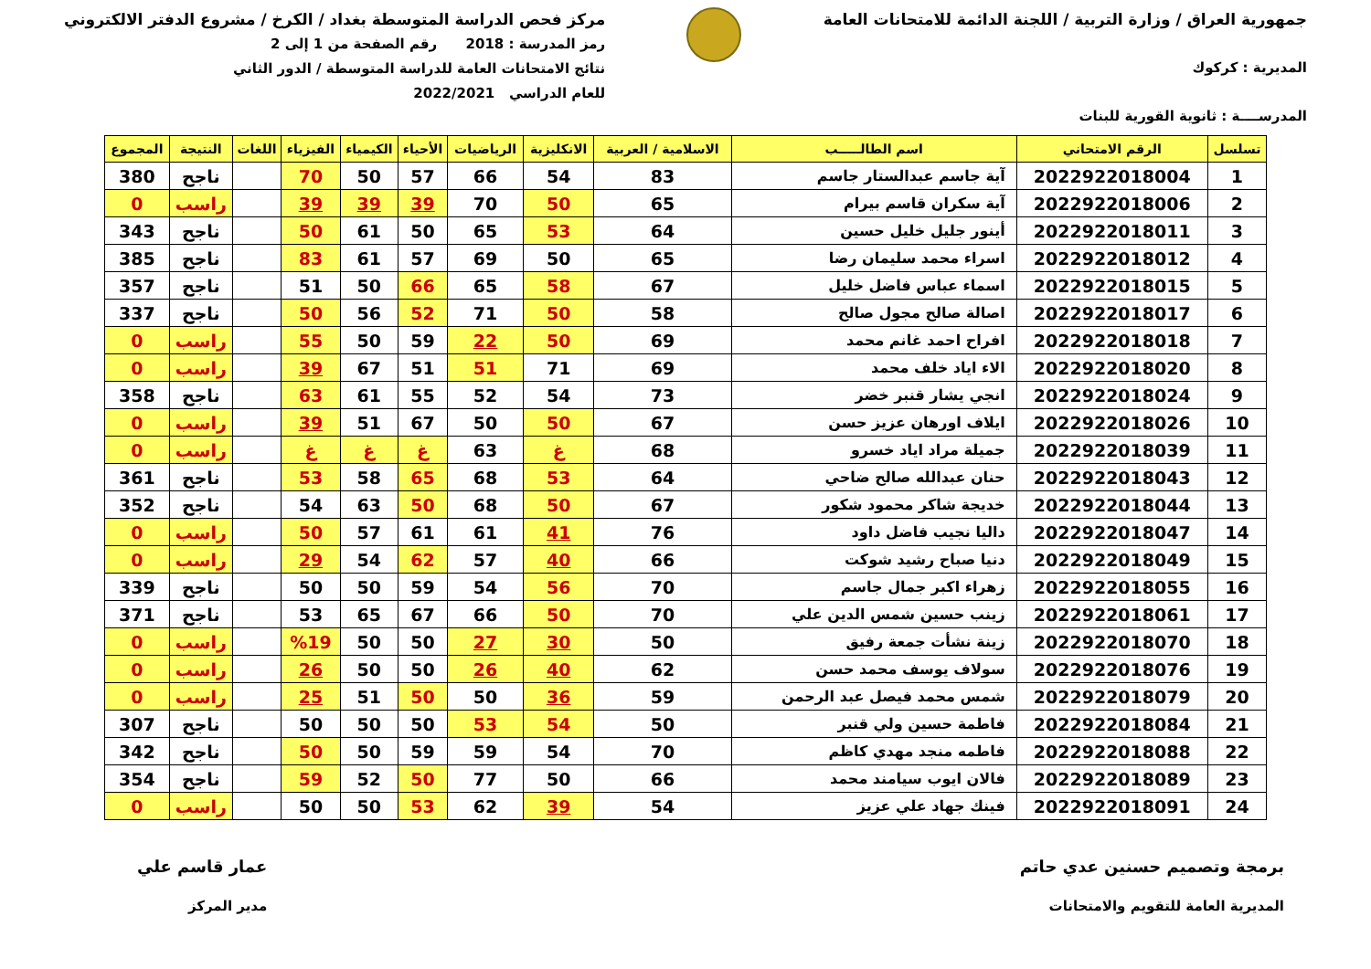جمهورية العراق / وزارة التربية / اللجنة الدائمة للامتحانات العامة
المديرية : كركوك
المدرســــة : ثانوية القورية للبنات
مركز فحص الدراسة المتوسطة بغداد / الكرخ / مشروع الدفتر الالكتروني
رمز المدرسة : 2018 رقم الصفحة من 1 إلى 2
نتائج الامتحانات العامة للدراسة المتوسطة / الدور الثاني
للعام الدراسي 2022/2021
| تسلسل | الرقم الامتحاني | اسم الطالـــــب | الاسلامية / العربية | الانكليزية | الرياضيات | الأحياء | الكيمياء | الفيزياء | اللغات | النتيجة | المجموع |
| --- | --- | --- | --- | --- | --- | --- | --- | --- | --- | --- | --- |
| 1 | 2022922018004 | آية جاسم عبدالستار جاسم | 83 | 54 | 66 | 57 | 50 | 70 | | ناجح | 380 |
| 2 | 2022922018006 | آية سكران قاسم بيرام | 65 | 50 | 70 | 39 | 39 | 39 | | راسب | 0 |
| 3 | 2022922018011 | أينور جليل خليل حسين | 64 | 53 | 65 | 50 | 61 | 50 | | ناجح | 343 |
| 4 | 2022922018012 | اسراء محمد سليمان رضا | 65 | 50 | 69 | 57 | 61 | 83 | | ناجح | 385 |
| 5 | 2022922018015 | اسماء عباس فاضل خليل | 67 | 58 | 65 | 66 | 50 | 51 | | ناجح | 357 |
| 6 | 2022922018017 | اصالة صالح مجول صالح | 58 | 50 | 71 | 52 | 56 | 50 | | ناجح | 337 |
| 7 | 2022922018018 | افراح احمد غانم محمد | 69 | 50 | 22 | 59 | 50 | 55 | | راسب | 0 |
| 8 | 2022922018020 | الاء اياد خلف محمد | 69 | 71 | 51 | 51 | 67 | 39 | | راسب | 0 |
| 9 | 2022922018024 | انجي يشار قنبر خضر | 73 | 54 | 52 | 55 | 61 | 63 | | ناجح | 358 |
| 10 | 2022922018026 | ايلاف اورهان عزيز حسن | 67 | 50 | 50 | 67 | 51 | 39 | | راسب | 0 |
| 11 | 2022922018039 | جميلة مراد اياد خسرو | 68 | غ | 63 | غ | غ | غ | | راسب | 0 |
| 12 | 2022922018043 | حنان عبدالله صالح ضاحي | 64 | 53 | 68 | 65 | 58 | 53 | | ناجح | 361 |
| 13 | 2022922018044 | خديجة شاكر محمود شكور | 67 | 50 | 68 | 50 | 63 | 54 | | ناجح | 352 |
| 14 | 2022922018047 | داليا نجيب فاضل داود | 76 | 41 | 61 | 61 | 57 | 50 | | راسب | 0 |
| 15 | 2022922018049 | دنيا صباح رشيد شوكت | 66 | 40 | 57 | 62 | 54 | 29 | | راسب | 0 |
| 16 | 2022922018055 | زهراء اكبر جمال جاسم | 70 | 56 | 54 | 59 | 50 | 50 | | ناجح | 339 |
| 17 | 2022922018061 | زينب حسين شمس الدين علي | 70 | 50 | 66 | 67 | 65 | 53 | | ناجح | 371 |
| 18 | 2022922018070 | زينة نشأت جمعة رفيق | 50 | 30 | 27 | 50 | 50 | %19 | | راسب | 0 |
| 19 | 2022922018076 | سولاف يوسف محمد حسن | 62 | 40 | 26 | 50 | 50 | 26 | | راسب | 0 |
| 20 | 2022922018079 | شمس محمد فيصل عبد الرحمن | 59 | 36 | 50 | 50 | 51 | 25 | | راسب | 0 |
| 21 | 2022922018084 | فاطمة حسين ولي قنبر | 50 | 54 | 53 | 50 | 50 | 50 | | ناجح | 307 |
| 22 | 2022922018088 | فاطمه منجد مهدي كاظم | 70 | 54 | 59 | 59 | 50 | 50 | | ناجح | 342 |
| 23 | 2022922018089 | فالان ايوب سيامند محمد | 66 | 50 | 77 | 50 | 52 | 59 | | ناجح | 354 |
| 24 | 2022922018091 | فينك جهاد علي عزيز | 54 | 39 | 62 | 53 | 50 | 50 | | راسب | 0 |
برمجة وتصميم حسنين عدي حاتم
المديرية العامة للتقويم والامتحانات
عمار قاسم علي
مدير المركز